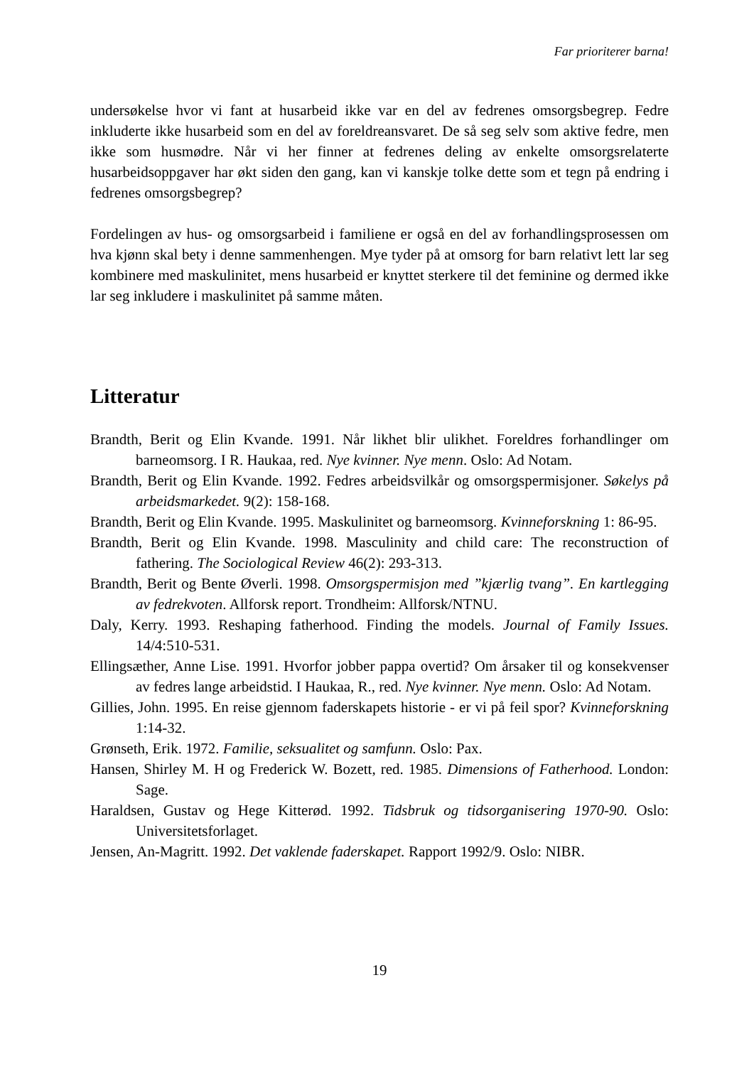Far prioriterer barna!
undersøkelse hvor vi fant at husarbeid ikke var en del av fedrenes omsorgsbegrep. Fedre inkluderte ikke husarbeid som en del av foreldreansvaret. De så seg selv som aktive fedre, men ikke som husmødre. Når vi her finner at fedrenes deling av enkelte omsorgsrelaterte husarbeidsoppgaver har økt siden den gang, kan vi kanskje tolke dette som et tegn på endring i fedrenes omsorgsbegrep?
Fordelingen av hus- og omsorgsarbeid i familiene er også en del av forhandlingsprosessen om hva kjønn skal bety i denne sammenhengen. Mye tyder på at omsorg for barn relativt lett lar seg kombinere med maskulinitet, mens husarbeid er knyttet sterkere til det feminine og dermed ikke lar seg inkludere i maskulinitet på samme måten.
Litteratur
Brandth, Berit og Elin Kvande. 1991. Når likhet blir ulikhet. Foreldres forhandlinger om barneomsorg. I R. Haukaa, red. Nye kvinner. Nye menn. Oslo: Ad Notam.
Brandth, Berit og Elin Kvande. 1992. Fedres arbeidsvilkår og omsorgspermisjoner. Søkelys på arbeidsmarkedet. 9(2): 158-168.
Brandth, Berit og Elin Kvande. 1995. Maskulinitet og barneomsorg. Kvinneforskning 1: 86-95.
Brandth, Berit og Elin Kvande. 1998. Masculinity and child care: The reconstruction of fathering. The Sociological Review 46(2): 293-313.
Brandth, Berit og Bente Øverli. 1998. Omsorgspermisjon med ”kjærlig tvang”. En kartlegging av fedrekvoten. Allforsk report. Trondheim: Allforsk/NTNU.
Daly, Kerry. 1993. Reshaping fatherhood. Finding the models. Journal of Family Issues. 14/4:510-531.
Ellingsæther, Anne Lise. 1991. Hvorfor jobber pappa overtid? Om årsaker til og konsekvenser av fedres lange arbeidstid. I Haukaa, R., red. Nye kvinner. Nye menn. Oslo: Ad Notam.
Gillies, John. 1995. En reise gjennom faderskapets historie - er vi på feil spor? Kvinneforskning 1:14-32.
Grønseth, Erik. 1972. Familie, seksualitet og samfunn. Oslo: Pax.
Hansen, Shirley M. H og Frederick W. Bozett, red. 1985. Dimensions of Fatherhood. London: Sage.
Haraldsen, Gustav og Hege Kitterød. 1992. Tidsbruk og tidsorganisering 1970-90. Oslo: Universitetsforlaget.
Jensen, An-Magritt. 1992. Det vaklende faderskapet. Rapport 1992/9. Oslo: NIBR.
19